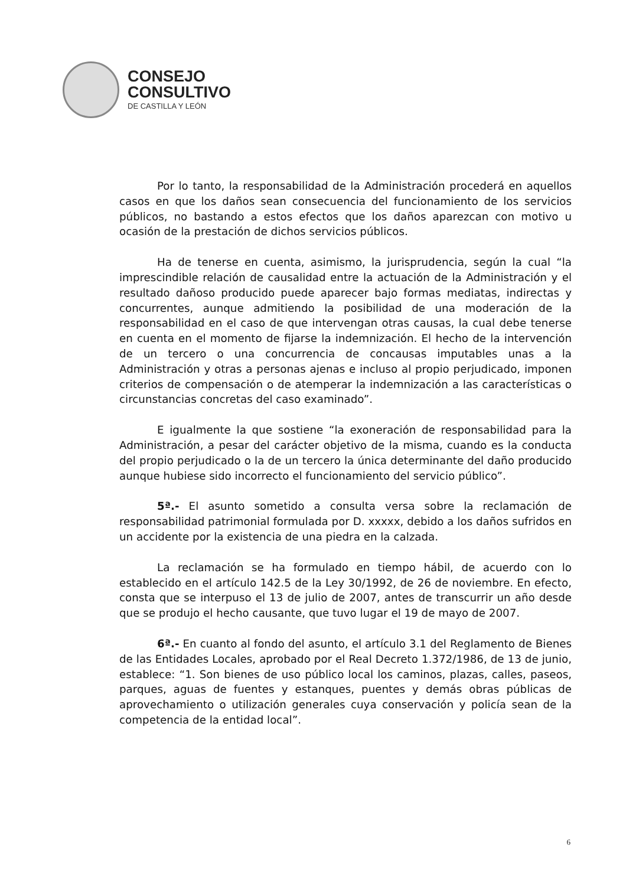CONSEJO
CONSULTIVO
DE CASTILLA Y LEÓN
Por lo tanto, la responsabilidad de la Administración procederá en aquellos casos en que los daños sean consecuencia del funcionamiento de los servicios públicos, no bastando a estos efectos que los daños aparezcan con motivo u ocasión de la prestación de dichos servicios públicos.
Ha de tenerse en cuenta, asimismo, la jurisprudencia, según la cual “la imprescindible relación de causalidad entre la actuación de la Administración y el resultado dañoso producido puede aparecer bajo formas mediatas, indirectas y concurrentes, aunque admitiendo la posibilidad de una moderación de la responsabilidad en el caso de que intervengan otras causas, la cual debe tenerse en cuenta en el momento de fijarse la indemnización. El hecho de la intervención de un tercero o una concurrencia de concausas imputables unas a la Administración y otras a personas ajenas e incluso al propio perjudicado, imponen criterios de compensación o de atemperar la indemnización a las características o circunstancias concretas del caso examinado”.
E igualmente la que sostiene “la exoneración de responsabilidad para la Administración, a pesar del carácter objetivo de la misma, cuando es la conducta del propio perjudicado o la de un tercero la única determinante del daño producido aunque hubiese sido incorrecto el funcionamiento del servicio público”.
5ª.- El asunto sometido a consulta versa sobre la reclamación de responsabilidad patrimonial formulada por D. xxxxx, debido a los daños sufridos en un accidente por la existencia de una piedra en la calzada.
La reclamación se ha formulado en tiempo hábil, de acuerdo con lo establecido en el artículo 142.5 de la Ley 30/1992, de 26 de noviembre. En efecto, consta que se interpuso el 13 de julio de 2007, antes de transcurrir un año desde que se produjo el hecho causante, que tuvo lugar el 19 de mayo de 2007.
6ª.- En cuanto al fondo del asunto, el artículo 3.1 del Reglamento de Bienes de las Entidades Locales, aprobado por el Real Decreto 1.372/1986, de 13 de junio, establece: “1. Son bienes de uso público local los caminos, plazas, calles, paseos, parques, aguas de fuentes y estanques, puentes y demás obras públicas de aprovechamiento o utilización generales cuya conservación y policía sean de la competencia de la entidad local”.
6